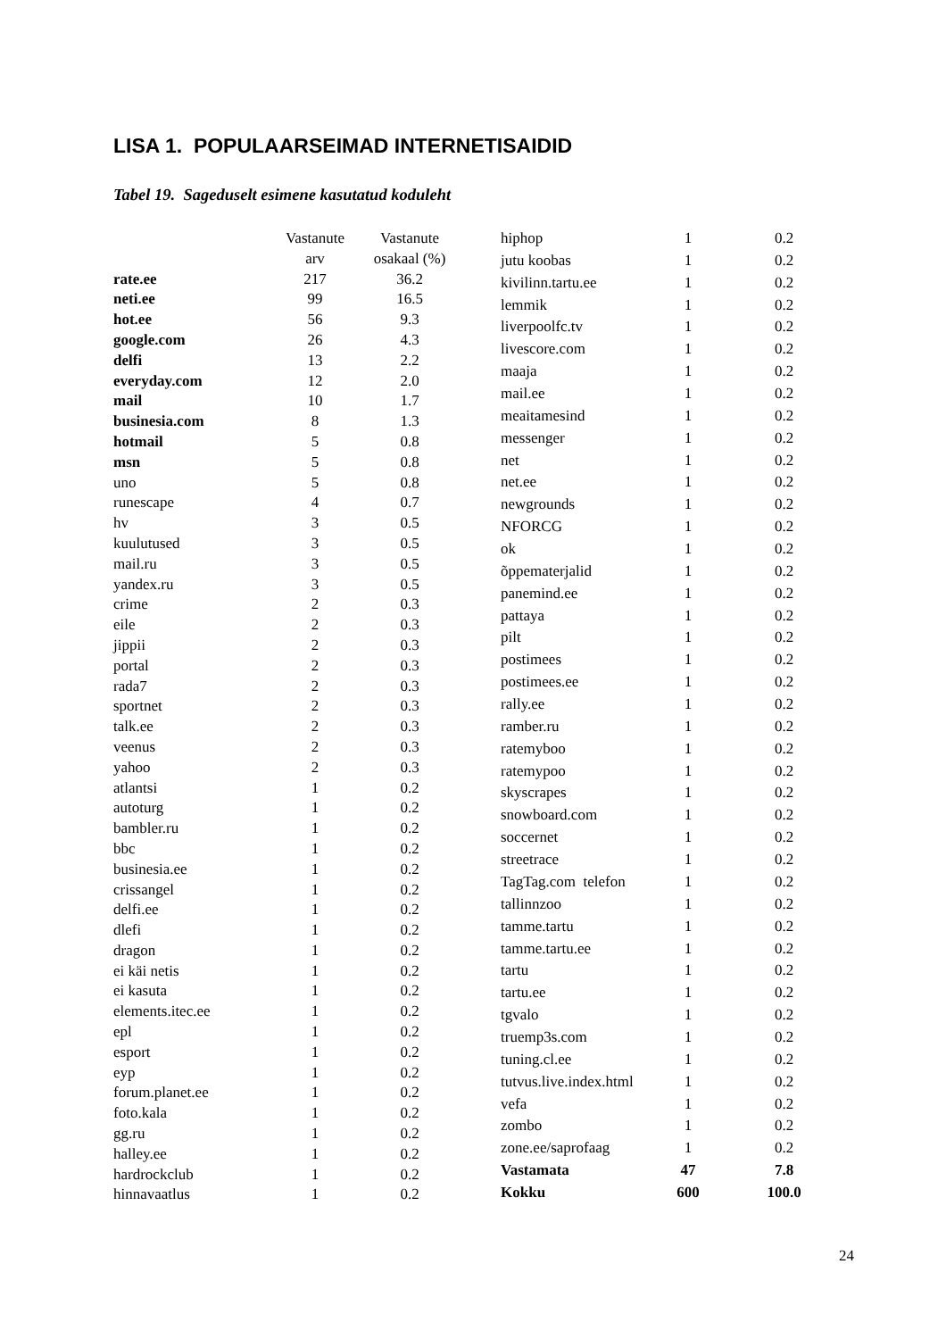LISA 1. POPULAARSEIMAD INTERNETISAIDID
Tabel 19. Sageduselt esimene kasutatud koduleht
| | Vastanute arv | Vastanute osakaal (%) |
| --- | --- | --- |
| rate.ee | 217 | 36.2 |
| neti.ee | 99 | 16.5 |
| hot.ee | 56 | 9.3 |
| google.com | 26 | 4.3 |
| delfi | 13 | 2.2 |
| everyday.com | 12 | 2.0 |
| mail | 10 | 1.7 |
| businesia.com | 8 | 1.3 |
| hotmail | 5 | 0.8 |
| msn | 5 | 0.8 |
| uno | 5 | 0.8 |
| runescape | 4 | 0.7 |
| hv | 3 | 0.5 |
| kuulutused | 3 | 0.5 |
| mail.ru | 3 | 0.5 |
| yandex.ru | 3 | 0.5 |
| crime | 2 | 0.3 |
| eile | 2 | 0.3 |
| jippii | 2 | 0.3 |
| portal | 2 | 0.3 |
| rada7 | 2 | 0.3 |
| sportnet | 2 | 0.3 |
| talk.ee | 2 | 0.3 |
| veenus | 2 | 0.3 |
| yahoo | 2 | 0.3 |
| atlantsi | 1 | 0.2 |
| autoturg | 1 | 0.2 |
| bambler.ru | 1 | 0.2 |
| bbc | 1 | 0.2 |
| businesia.ee | 1 | 0.2 |
| crissangel | 1 | 0.2 |
| delfi.ee | 1 | 0.2 |
| dlefi | 1 | 0.2 |
| dragon | 1 | 0.2 |
| ei käi netis | 1 | 0.2 |
| ei kasuta | 1 | 0.2 |
| elements.itec.ee | 1 | 0.2 |
| epl | 1 | 0.2 |
| esport | 1 | 0.2 |
| eyp | 1 | 0.2 |
| forum.planet.ee | 1 | 0.2 |
| foto.kala | 1 | 0.2 |
| gg.ru | 1 | 0.2 |
| halley.ee | 1 | 0.2 |
| hardrockclub | 1 | 0.2 |
| hinnavaatlus | 1 | 0.2 |
| hiphop | 1 | 0.2 |
| jutu koobas | 1 | 0.2 |
| kivilinn.tartu.ee | 1 | 0.2 |
| lemmik | 1 | 0.2 |
| liverpoolfc.tv | 1 | 0.2 |
| livescore.com | 1 | 0.2 |
| maaja | 1 | 0.2 |
| mail.ee | 1 | 0.2 |
| meaitamesind | 1 | 0.2 |
| messenger | 1 | 0.2 |
| net | 1 | 0.2 |
| net.ee | 1 | 0.2 |
| newgrounds | 1 | 0.2 |
| NFORCG | 1 | 0.2 |
| ok | 1 | 0.2 |
| õppematerjalid | 1 | 0.2 |
| panemind.ee | 1 | 0.2 |
| pattaya | 1 | 0.2 |
| pilt | 1 | 0.2 |
| postimees | 1 | 0.2 |
| postimees.ee | 1 | 0.2 |
| rally.ee | 1 | 0.2 |
| ramber.ru | 1 | 0.2 |
| ratemyboo | 1 | 0.2 |
| ratemypoo | 1 | 0.2 |
| skyscrapes | 1 | 0.2 |
| snowboard.com | 1 | 0.2 |
| soccernet | 1 | 0.2 |
| streetrace | 1 | 0.2 |
| TagTag.com telefon | 1 | 0.2 |
| tallinnzoo | 1 | 0.2 |
| tamme.tartu | 1 | 0.2 |
| tamme.tartu.ee | 1 | 0.2 |
| tartu | 1 | 0.2 |
| tartu.ee | 1 | 0.2 |
| tgvalo | 1 | 0.2 |
| truemp3s.com | 1 | 0.2 |
| tuning.cl.ee | 1 | 0.2 |
| tutvus.live.index.html | 1 | 0.2 |
| vefa | 1 | 0.2 |
| zombo | 1 | 0.2 |
| zone.ee/saprofaag | 1 | 0.2 |
| Vastamata | 47 | 7.8 |
| Kokku | 600 | 100.0 |
24